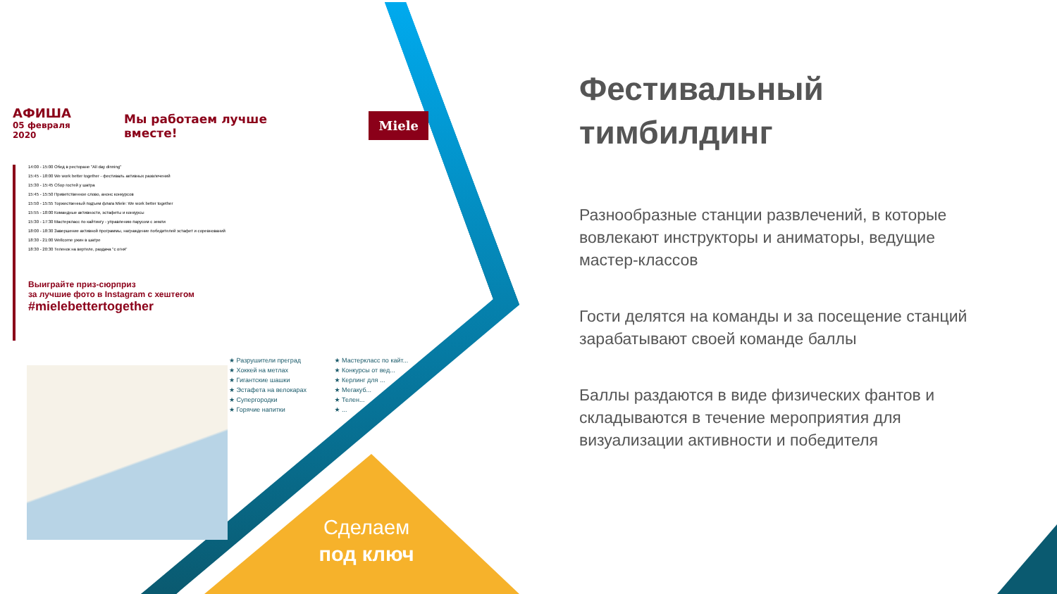АФИША
05 февраля 2020
Мы работаем лучше вместе!
Miele
14:00 - 15:00 Обед в ресторане "All day dinning"
15:45 - 18:00 We work better together - фестиваль активных развлечений
15:30 - 15:45 Сбор гостей у шатра
15:45 - 15:50 Приветственное слово, анонс конкурсов
15:50 - 15:55 Торжественный подъем флага Miele: We work better together
15:55 - 18:00 Командные активности, эстафеты и конкурсы
15:30 - 17:30 Мастеркласс по кайтингу - управлению парусом с земли
18:00 - 18:30 Завершение активной программы, награждение победителей эстафет и соревнований
18:30 - 21:00 Wellcome ужин в шатре
18:30 - 20:30 Теленок на вертеле, раздача "с огня"
Выиграйте приз-сюрприз
за лучшие фото в Instagram с хештегом
#mielebettertogether
★ Разрушители преград
★ Хоккей на метлах
★ Гигантские шашки
★ Эстафета на велокарах
★ Супергородки
★ Горячие напитки
★ Мастеркласс по кайт...
★ Конкурсы от вед...
★ Керлинг для ...
★ Мегакуб...
★ Телен...
★ ...
Фестивальный тимбилдинг
Разнообразные станции развлечений, в которые вовлекают инструкторы и аниматоры, ведущие мастер-классов
Гости делятся на команды и за посещение станций зарабатывают своей команде баллы
Баллы раздаются в виде физических фантов и складываются в течение мероприятия для визуализации активности и победителя
Сделаем
под ключ